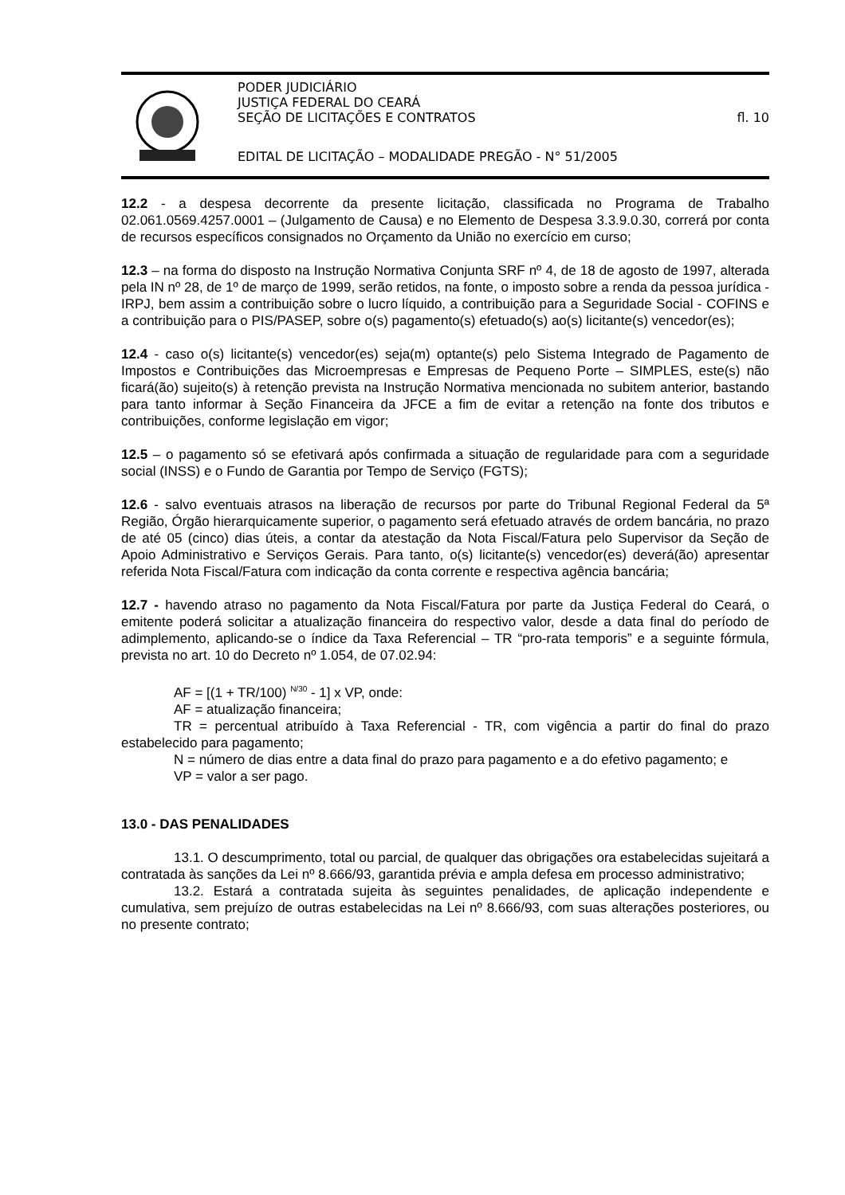PODER JUDICIÁRIO
JUSTIÇA FEDERAL DO CEARÁ
SEÇÃO DE LICITAÇÕES E CONTRATOS fl. 10
EDITAL DE LICITAÇÃO – MODALIDADE PREGÃO - N° 51/2005
12.2 - a despesa decorrente da presente licitação, classificada no Programa de Trabalho 02.061.0569.4257.0001 – (Julgamento de Causa) e no Elemento de Despesa 3.3.9.0.30, correrá por conta de recursos específicos consignados no Orçamento da União no exercício em curso;
12.3 – na forma do disposto na Instrução Normativa Conjunta SRF nº 4, de 18 de agosto de 1997, alterada pela IN nº 28, de 1º de março de 1999, serão retidos, na fonte, o imposto sobre a renda da pessoa jurídica - IRPJ, bem assim a contribuição sobre o lucro líquido, a contribuição para a Seguridade Social - COFINS e a contribuição para o PIS/PASEP, sobre o(s) pagamento(s) efetuado(s) ao(s) licitante(s) vencedor(es);
12.4 - caso o(s) licitante(s) vencedor(es) seja(m) optante(s) pelo Sistema Integrado de Pagamento de Impostos e Contribuições das Microempresas e Empresas de Pequeno Porte – SIMPLES, este(s) não ficará(ão) sujeito(s) à retenção prevista na Instrução Normativa mencionada no subitem anterior, bastando para tanto informar à Seção Financeira da JFCE a fim de evitar a retenção na fonte dos tributos e contribuições, conforme legislação em vigor;
12.5 – o pagamento só se efetivará após confirmada a situação de regularidade para com a seguridade social (INSS) e o Fundo de Garantia por Tempo de Serviço (FGTS);
12.6 - salvo eventuais atrasos na liberação de recursos por parte do Tribunal Regional Federal da 5ª Região, Órgão hierarquicamente superior, o pagamento será efetuado através de ordem bancária, no prazo de até 05 (cinco) dias úteis, a contar da atestação da Nota Fiscal/Fatura pelo Supervisor da Seção de Apoio Administrativo e Serviços Gerais. Para tanto, o(s) licitante(s) vencedor(es) deverá(ão) apresentar referida Nota Fiscal/Fatura com indicação da conta corrente e respectiva agência bancária;
12.7 - havendo atraso no pagamento da Nota Fiscal/Fatura por parte da Justiça Federal do Ceará, o emitente poderá solicitar a atualização financeira do respectivo valor, desde a data final do período de adimplemento, aplicando-se o índice da Taxa Referencial – TR “pro-rata temporis” e a seguinte fórmula, prevista no art. 10 do Decreto nº 1.054, de 07.02.94:
AF = [(1 + TR/100) <sup>N/30</sup> - 1] x VP, onde:
AF = atualização financeira;
TR = percentual atribuído à Taxa Referencial - TR, com vigência a partir do final do prazo estabelecido para pagamento;
N = número de dias entre a data final do prazo para pagamento e a do efetivo pagamento; e
VP = valor a ser pago.
13.0 - DAS PENALIDADES
13.1. O descumprimento, total ou parcial, de qualquer das obrigações ora estabelecidas sujeitará a contratada às sanções da Lei nº 8.666/93, garantida prévia e ampla defesa em processo administrativo;
13.2. Estará a contratada sujeita às seguintes penalidades, de aplicação independente e cumulativa, sem prejuízo de outras estabelecidas na Lei nº 8.666/93, com suas alterações posteriores, ou no presente contrato;